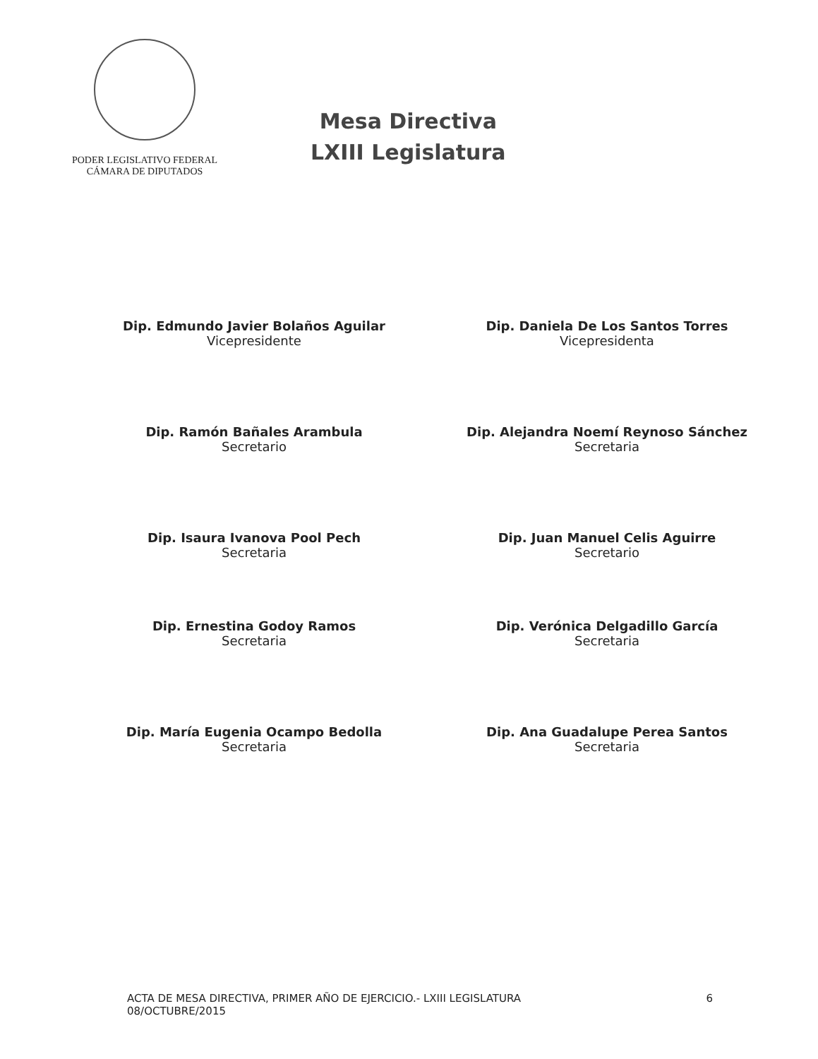PODER LEGISLATIVO FEDERAL
CÁMARA DE DIPUTADOS
Mesa Directiva
LXIII Legislatura
Dip. Edmundo Javier Bolaños Aguilar
Vicepresidente
Dip. Daniela De Los Santos Torres
Vicepresidenta
Dip. Ramón Bañales Arambula
Secretario
Dip. Alejandra Noemí Reynoso Sánchez
Secretaria
Dip. Isaura Ivanova Pool Pech
Secretaria
Dip. Juan Manuel Celis Aguirre
Secretario
Dip. Ernestina Godoy Ramos
Secretaria
Dip. Verónica Delgadillo García
Secretaria
Dip. María Eugenia Ocampo Bedolla
Secretaria
Dip. Ana Guadalupe Perea Santos
Secretaria
ACTA DE MESA DIRECTIVA, PRIMER AÑO DE EJERCICIO.- LXIII LEGISLATURA
08/OCTUBRE/2015
6